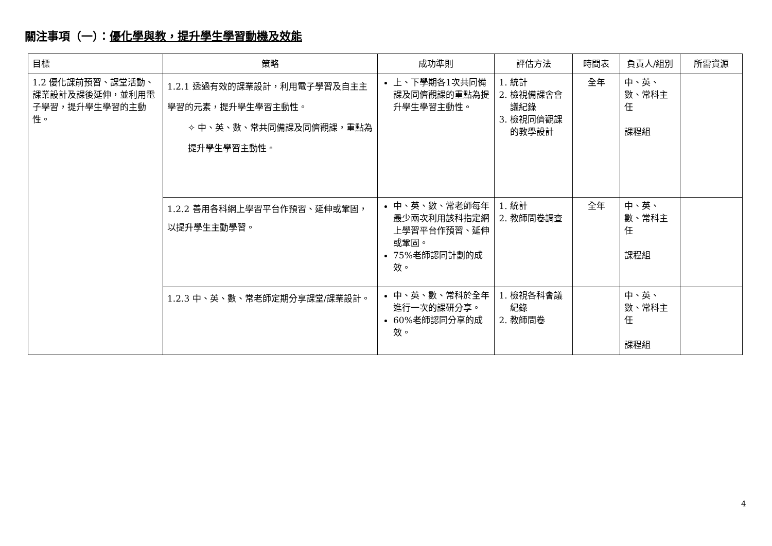關注事項（一）：優化學與教，提升學生學習動機及效能
| 目標 | 策略 | 成功準則 | 評估方法 | 時間表 | 負責人/組別 | 所需資源 |
| --- | --- | --- | --- | --- | --- | --- |
| 1.2 優化課前預習、課堂活動、課業設計及課後延伸，並利用電子學習，提升學生學習的主動性。 | 1.2.1 透過有效的課業設計，利用電子學習及自主主學習的元素，提升學生學習主動性。 ✧ 中、英、數、常共同備課及同儕觀課，重點為提升學生學習主動性。 | 上、下學期各1次共同備課及同儕觀課的重點為提升學生學習主動性。 | 1. 統計 2. 檢視備課會會議紀錄 3. 檢視同儕觀課的教學設計 | 全年 | 中、英、數、常科主任 課程組 | |
| | 1.2.2 善用各科網上學習平台作預習、延伸或鞏固，以提升學生主動學習。 | 中、英、數、常老師每年最少兩次利用該科指定網上學習平台作預習、延伸或鞏固。 75%老師認同計劃的成效。 | 1. 統計 2. 教師問卷調查 | 全年 | 中、英、數、常科主任 課程組 | |
| | 1.2.3 中、英、數、常老師定期分享課堂/課業設計。 | 中、英、數、常科於全年進行一次的課研分享。 60%老師認同分享的成效。 | 1. 檢視各科會議紀錄 2. 教師問卷 | | 中、英、數、常科主任 課程組 | |
4